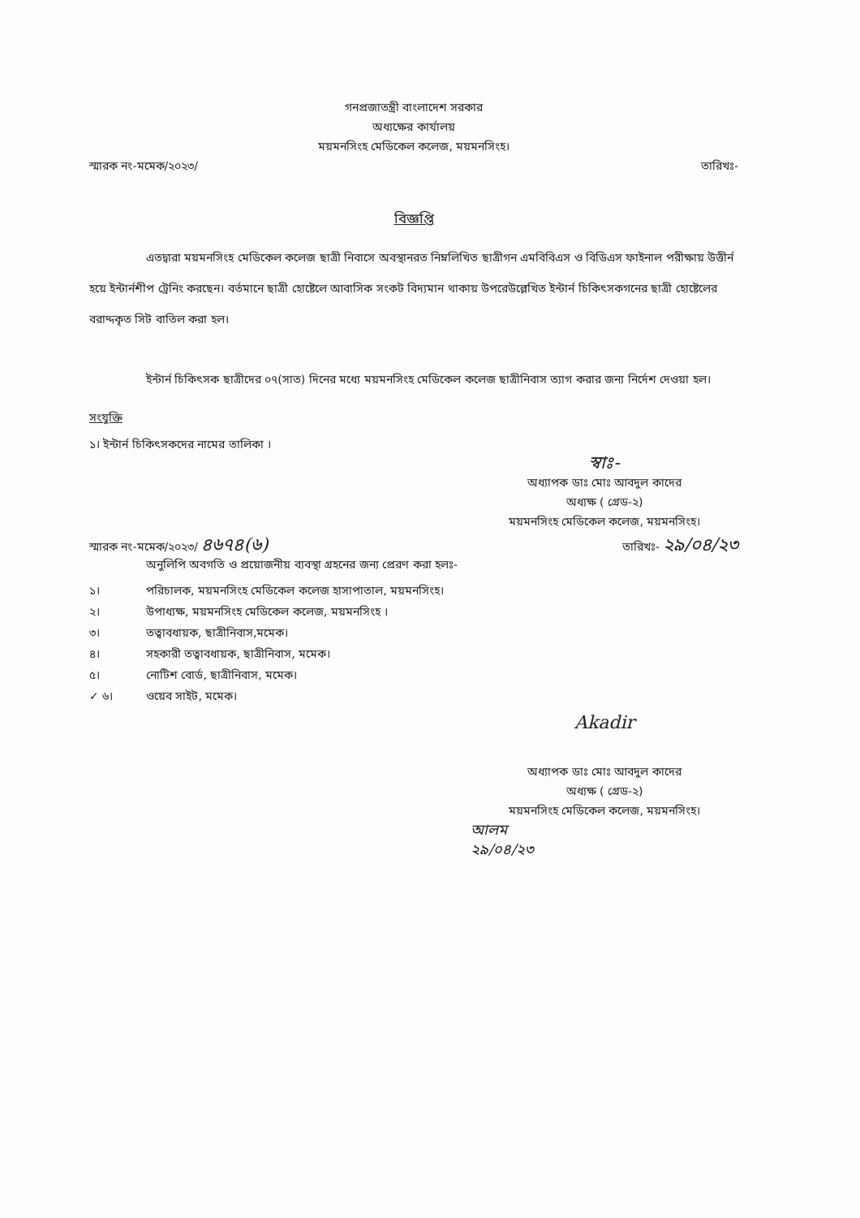গনপ্রজাতন্ত্রী বাংলাদেশ সরকার
অধ্যক্ষের কার্যালয়
ময়মনসিংহ মেডিকেল কলেজ, ময়মনসিংহ।
স্মারক নং-মমেক/২০২৩/ তারিখঃ-
বিজ্ঞপ্তি
এতদ্বারা ময়মনসিংহ মেডিকেল কলেজ ছাত্রী নিবাসে অবস্থানরত নিম্নলিখিত ছাত্রীগন এমবিবিএস ও বিডিএস ফাইনাল পরীক্ষায় উত্তীর্ন হয়ে ইন্টার্নশীপ ট্রেনিং করছেন। বর্তমানে ছাত্রী হোষ্টেলে আবাসিক সংকট বিদ্যমান থাকায় উপরেউল্লেখিত ইন্টার্ন চিকিৎসকগনের ছাত্রী হোষ্টেলের বরাদ্দকৃত সিট বাতিল করা হল।
ইন্টার্ন চিকিৎসক ছাত্রীদের ০৭(সাত) দিনের মধ্যে ময়মনসিংহ মেডিকেল কলেজ ছাত্রীনিবাস ত্যাগ করার জন্য নির্দেশ দেওয়া হল।
সংযুক্তি
১। ইন্টার্ন চিকিৎসকদের নামের তালিকা ।
স্বাঃ-
অধ্যাপক ডাঃ মোঃ আবদুল কাদের
অধ্যক্ষ ( গ্রেড-২)
ময়মনসিংহ মেডিকেল কলেজ, ময়মনসিংহ।
স্মারক নং-মমেক/২০২৩/ ৪৬৭৪(৬) তারিখঃ- ২৯/০৪/২৩
অনুলিপি অবগতি ও প্রয়োজনীয় ব্যবস্থা গ্রহনের জন্য প্রেরণ করা হলঃ-
১। পরিচালক, ময়মনসিংহ মেডিকেল কলেজ হাসাপাতাল, ময়মনসিংহ।
২। উপাধ্যক্ষ, ময়মনসিংহ মেডিকেল কলেজ, ময়মনসিংহ ।
৩। তত্বাবধায়ক, ছাত্রীনিবাস,মমেক।
৪। সহকারী তত্বাবধায়ক, ছাত্রীনিবাস, মমেক।
৫। নোটিশ বোর্ড, ছাত্রীনিবাস, মমেক।
✓ ৬। ওয়েব সাইট, মমেক।
Akadir
অধ্যাপক ডাঃ মোঃ আবদুল কাদের
অধ্যক্ষ ( গ্রেড-২)
ময়মনসিংহ মেডিকেল কলেজ, ময়মনসিংহ।
আলম
২৯/০৪/২৩